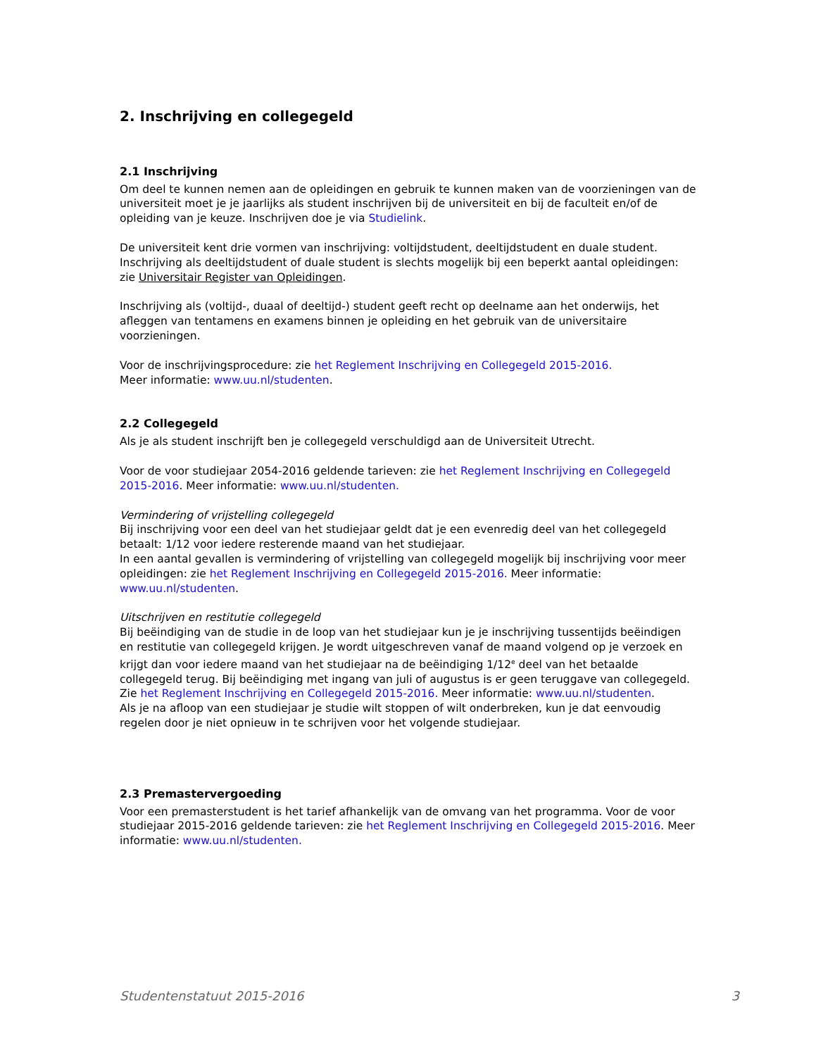2. Inschrijving en collegegeld
2.1 Inschrijving
Om deel te kunnen nemen aan de opleidingen en gebruik te kunnen maken van de voorzieningen van de universiteit moet je je jaarlijks als student inschrijven bij de universiteit en bij de faculteit en/of de opleiding van je keuze. Inschrijven doe je via Studielink.
De universiteit kent drie vormen van inschrijving: voltijdstudent, deeltijdstudent en duale student. Inschrijving als deeltijdstudent of duale student is slechts mogelijk bij een beperkt aantal opleidingen: zie Universitair Register van Opleidingen.
Inschrijving als (voltijd-, duaal of deeltijd-) student geeft recht op deelname aan het onderwijs, het afleggen van tentamens en examens binnen je opleiding en het gebruik van de universitaire voorzieningen.
Voor de inschrijvingsprocedure: zie het Reglement Inschrijving en Collegegeld 2015-2016.
Meer informatie: www.uu.nl/studenten.
2.2 Collegegeld
Als je als student inschrijft ben je collegegeld verschuldigd aan de Universiteit Utrecht.
Voor de voor studiejaar 2054-2016 geldende tarieven: zie het Reglement Inschrijving en Collegegeld 2015-2016. Meer informatie: www.uu.nl/studenten.
Vermindering of vrijstelling collegegeld
Bij inschrijving voor een deel van het studiejaar geldt dat je een evenredig deel van het collegegeld betaalt: 1/12 voor iedere resterende maand van het studiejaar.
In een aantal gevallen is vermindering of vrijstelling van collegegeld mogelijk bij inschrijving voor meer opleidingen: zie het Reglement Inschrijving en Collegegeld 2015-2016. Meer informatie: www.uu.nl/studenten.
Uitschrijven en restitutie collegegeld
Bij beëindiging van de studie in de loop van het studiejaar kun je je inschrijving tussentijds beëindigen en restitutie van collegegeld krijgen. Je wordt uitgeschreven vanaf de maand volgend op je verzoek en krijgt dan voor iedere maand van het studiejaar na de beëindiging 1/12<sup>e</sup> deel van het betaalde collegegeld terug. Bij beëindiging met ingang van juli of augustus is er geen teruggave van collegegeld. Zie het Reglement Inschrijving en Collegegeld 2015-2016. Meer informatie: www.uu.nl/studenten.
Als je na afloop van een studiejaar je studie wilt stoppen of wilt onderbreken, kun je dat eenvoudig regelen door je niet opnieuw in te schrijven voor het volgende studiejaar.
2.3 Premastervergoeding
Voor een premasterstudent is het tarief afhankelijk van de omvang van het programma. Voor de voor studiejaar 2015-2016 geldende tarieven: zie het Reglement Inschrijving en Collegegeld 2015-2016. Meer informatie: www.uu.nl/studenten.
Studentenstatuut 2015-2016 3